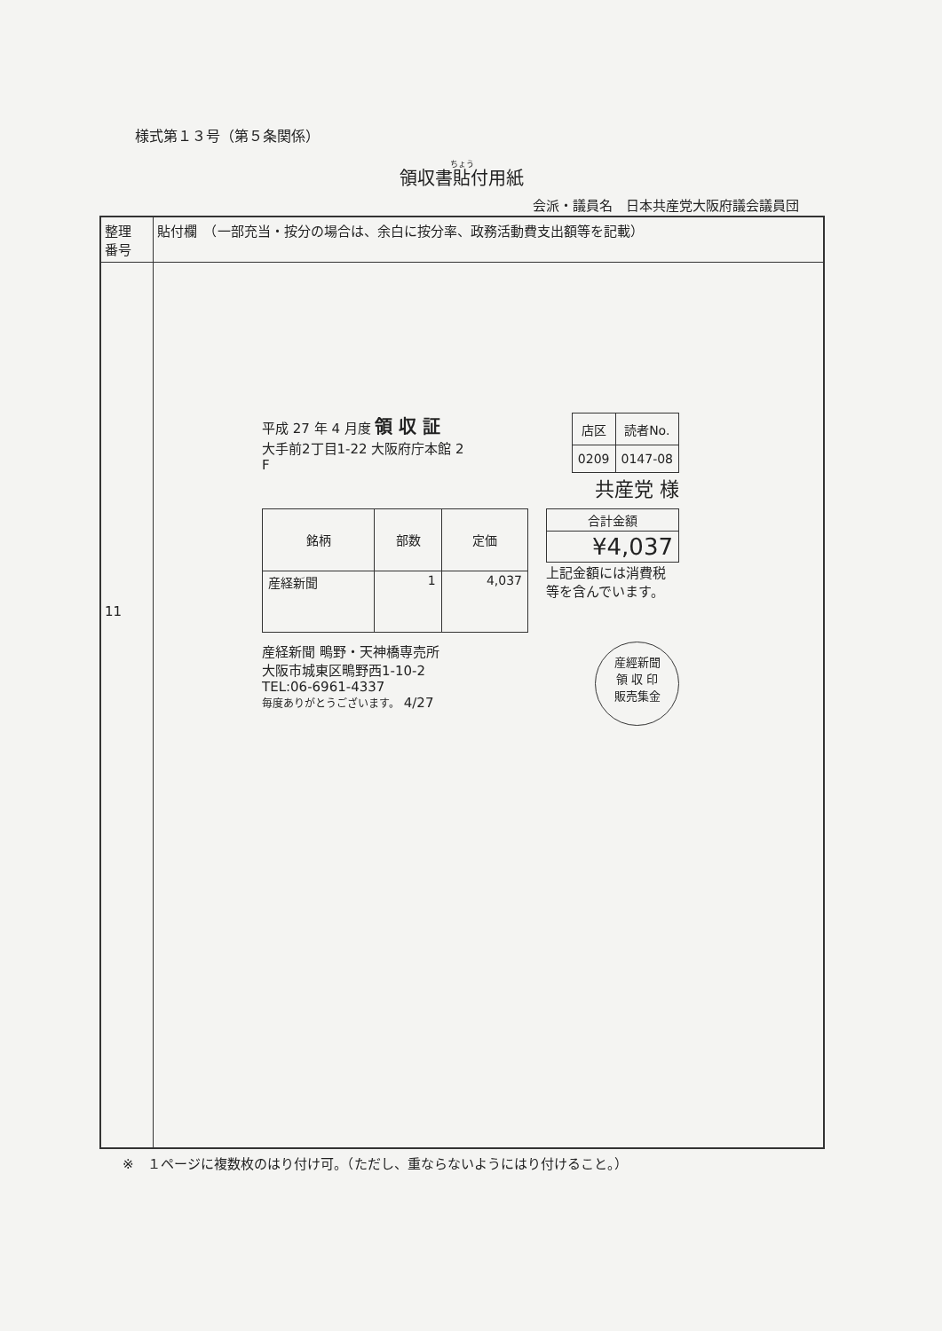様式第１３号（第５条関係）
領収書貼付用紙
会派・議員名　日本共産党大阪府議会議員団
| 整理 番号 | 貼付欄 （一部充当・按分の場合は、余白に按分率、政務活動費支出額等を記載） |
| 11 | |
平成 27 年 4 月度 領 収 証
大手前2丁目1-22 大阪府庁本館 2
F
| 店区 | 読者No. |
| --- | --- |
| 0209 | 0147-08 |
共産党 様
| 銘柄 | 部数 | 定価 |
| --- | --- | --- |
| 産経新聞 | 1 | 4,037 |
| 合計金額 |
| --- |
| ¥4,037 |
上記金額には消費税
等を含んでいます。
産経新聞 鴫野・天神橋専売所
大阪市城東区鴫野西1-10-2
TEL:06-6961-4337
毎度ありがとうございます。 4/27
産經新聞
領 収 印
販売集金
※　１ページに複数枚のはり付け可。（ただし、重ならないようにはり付けること。）